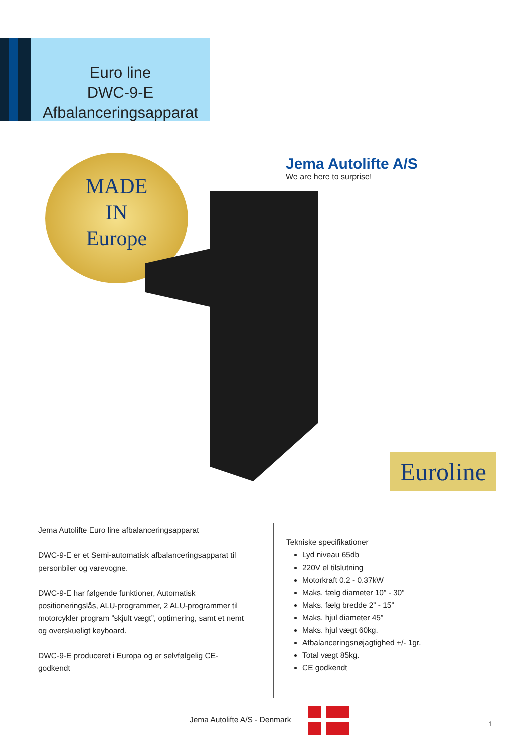Euro line
DWC-9-E
Afbalanceringsapparat
MADE
IN
Europe
Jema Autolifte A/S
We are here to surprise!
Euroline
Jema Autolifte Euro line afbalanceringsapparat
DWC-9-E er et Semi-automatisk afbalanceringsapparat til personbiler og varevogne.
DWC-9-E har følgende funktioner, Automatisk positioneringslås, ALU-programmer, 2 ALU-programmer til motorcykler program ”skjult vægt”, optimering, samt et nemt og overskueligt keyboard.
DWC-9-E produceret i Europa og er selvfølgelig CE-godkendt
Tekniske specifikationer
Lyd niveau 65db
220V el tilslutning
Motorkraft 0.2 - 0.37kW
Maks. fælg diameter 10” - 30”
Maks. fælg bredde 2” - 15”
Maks. hjul diameter 45”
Maks. hjul vægt 60kg.
Afbalanceringsnøjagtighed +/- 1gr.
Total vægt 85kg.
CE godkendt
Jema Autolifte A/S - Denmark 1